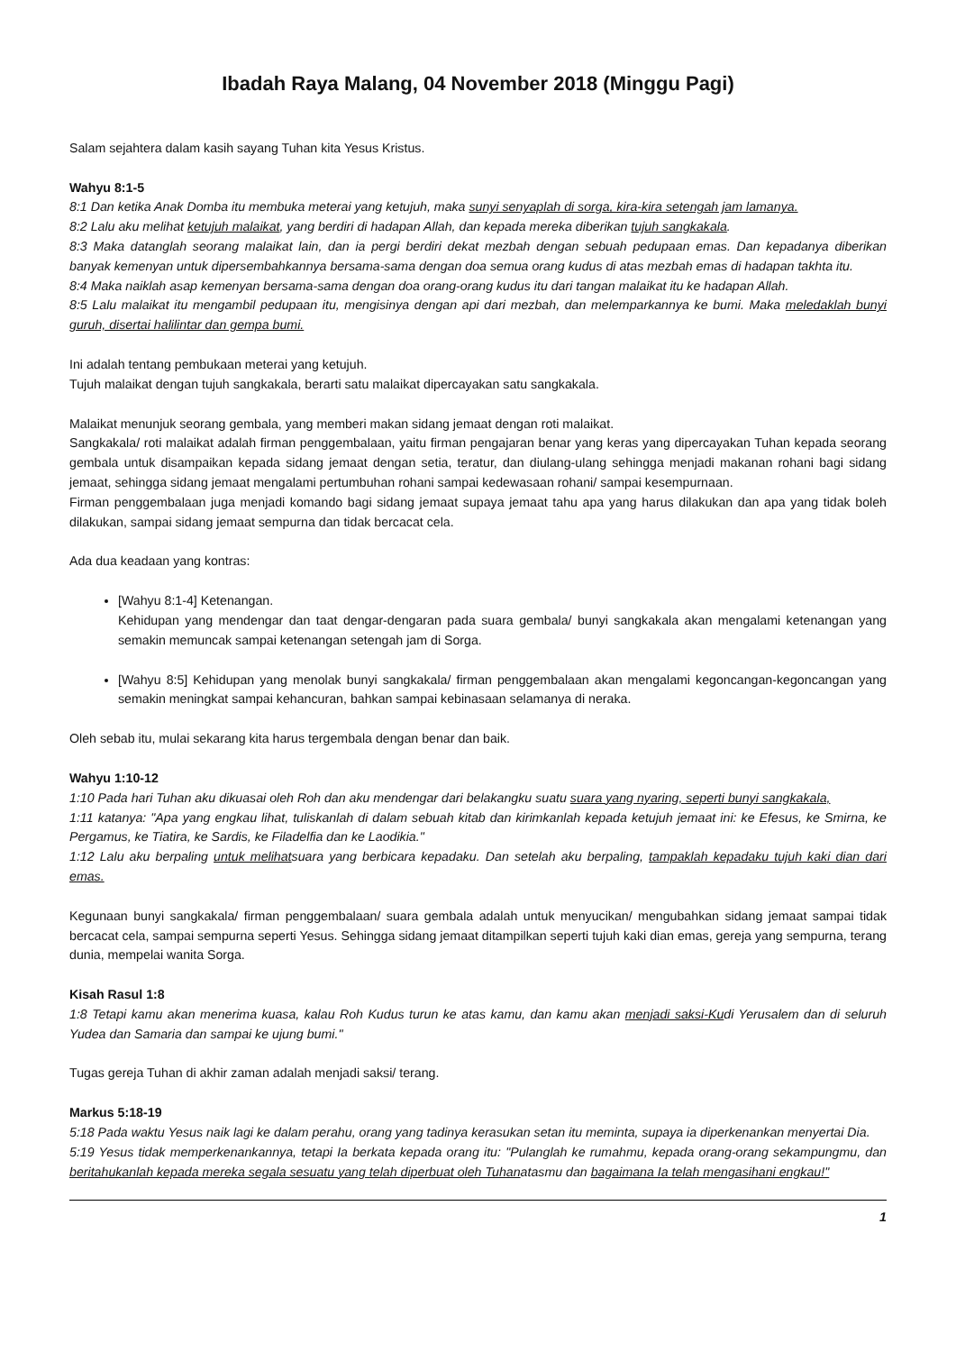Ibadah Raya Malang, 04 November 2018 (Minggu Pagi)
Salam sejahtera dalam kasih sayang Tuhan kita Yesus Kristus.
Wahyu 8:1-5
8:1 Dan ketika Anak Domba itu membuka meterai yang ketujuh, maka sunyi senyaplah di sorga, kira-kira setengah jam lamanya.
8:2 Lalu aku melihat ketujuh malaikat, yang berdiri di hadapan Allah, dan kepada mereka diberikan tujuh sangkakala.
8:3 Maka datanglah seorang malaikat lain, dan ia pergi berdiri dekat mezbah dengan sebuah pedupaan emas. Dan kepadanya diberikan banyak kemenyan untuk dipersembahkannya bersama-sama dengan doa semua orang kudus di atas mezbah emas di hadapan takhta itu.
8:4 Maka naiklah asap kemenyan bersama-sama dengan doa orang-orang kudus itu dari tangan malaikat itu ke hadapan Allah.
8:5 Lalu malaikat itu mengambil pedupaan itu, mengisinya dengan api dari mezbah, dan melemparkannya ke bumi. Maka meledaklah bunyi guruh, disertai halilintar dan gempa bumi.
Ini adalah tentang pembukaan meterai yang ketujuh.
Tujuh malaikat dengan tujuh sangkakala, berarti satu malaikat dipercayakan satu sangkakala.
Malaikat menunjuk seorang gembala, yang memberi makan sidang jemaat dengan roti malaikat.
Sangkakala/ roti malaikat adalah firman penggembalaan, yaitu firman pengajaran benar yang keras yang dipercayakan Tuhan kepada seorang gembala untuk disampaikan kepada sidang jemaat dengan setia, teratur, dan diulang-ulang sehingga menjadi makanan rohani bagi sidang jemaat, sehingga sidang jemaat mengalami pertumbuhan rohani sampai kedewasaan rohani/ sampai kesempurnaan.
Firman penggembalaan juga menjadi komando bagi sidang jemaat supaya jemaat tahu apa yang harus dilakukan dan apa yang tidak boleh dilakukan, sampai sidang jemaat sempurna dan tidak bercacat cela.
Ada dua keadaan yang kontras:
[Wahyu 8:1-4] Ketenangan.
Kehidupan yang mendengar dan taat dengar-dengaran pada suara gembala/ bunyi sangkakala akan mengalami ketenangan yang semakin memuncak sampai ketenangan setengah jam di Sorga.
[Wahyu 8:5] Kehidupan yang menolak bunyi sangkakala/ firman penggembalaan akan mengalami kegoncangan-kegoncangan yang semakin meningkat sampai kehancuran, bahkan sampai kebinasaan selamanya di neraka.
Oleh sebab itu, mulai sekarang kita harus tergembala dengan benar dan baik.
Wahyu 1:10-12
1:10 Pada hari Tuhan aku dikuasai oleh Roh dan aku mendengar dari belakangku suatu suara yang nyaring, seperti bunyi sangkakala,
1:11 katanya: "Apa yang engkau lihat, tuliskanlah di dalam sebuah kitab dan kirimkanlah kepada ketujuh jemaat ini: ke Efesus, ke Smirna, ke Pergamus, ke Tiatira, ke Sardis, ke Filadelfia dan ke Laodikia."
1:12 Lalu aku berpaling untuk melihatsuara yang berbicara kepadaku. Dan setelah aku berpaling, tampaklah kepadaku tujuh kaki dian dari emas.
Kegunaan bunyi sangkakala/ firman penggembalaan/ suara gembala adalah untuk menyucikan/ mengubahkan sidang jemaat sampai tidak bercacat cela, sampai sempurna seperti Yesus. Sehingga sidang jemaat ditampilkan seperti tujuh kaki dian emas, gereja yang sempurna, terang dunia, mempelai wanita Sorga.
Kisah Rasul 1:8
1:8 Tetapi kamu akan menerima kuasa, kalau Roh Kudus turun ke atas kamu, dan kamu akan menjadi saksi-Kudi Yerusalem dan di seluruh Yudea dan Samaria dan sampai ke ujung bumi."
Tugas gereja Tuhan di akhir zaman adalah menjadi saksi/ terang.
Markus 5:18-19
5:18 Pada waktu Yesus naik lagi ke dalam perahu, orang yang tadinya kerasukan setan itu meminta, supaya ia diperkenankan menyertai Dia.
5:19 Yesus tidak memperkenankannya, tetapi Ia berkata kepada orang itu: "Pulanglah ke rumahmu, kepada orang-orang sekampungmu, dan beritahukanlah kepada mereka segala sesuatu yang telah diperbuat oleh Tuhanatasmu dan bagaimana Ia telah mengasihani engkau!"
1